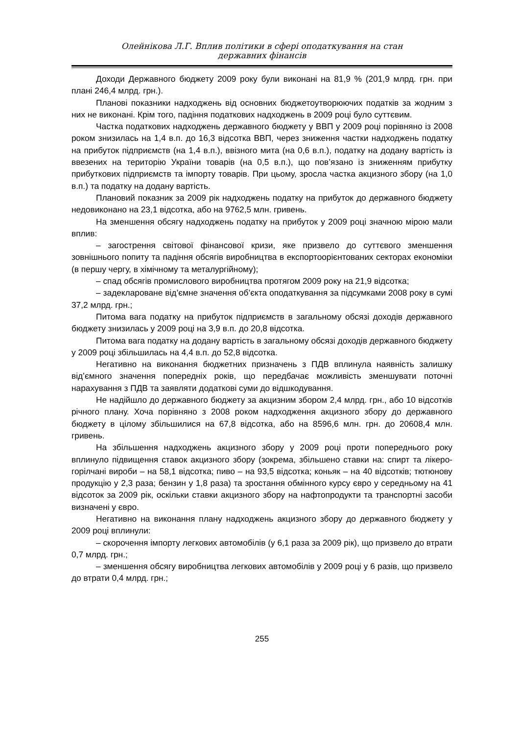Олейнікова Л.Г. Вплив політики в сфері оподаткування на стан
державних фінансів
Доходи Державного бюджету 2009 року були виконані на 81,9 % (201,9 млрд. грн. при плані 246,4 млрд. грн.).
Планові показники надходжень від основних бюджетоутворюючих податків за жодним з них не виконані. Крім того, падіння податкових надходжень в 2009 році було суттєвим.
Частка податкових надходжень державного бюджету у ВВП у 2009 році порівняно із 2008 роком знизилась на 1,4 в.п. до 16,3 відсотка ВВП, через зниження частки надходжень податку на прибуток підприємств (на 1,4 в.п.), ввізного мита (на 0,6 в.п.), податку на додану вартість із ввезених на територію України товарів (на 0,5 в.п.), що пов’язано із зниженням прибутку прибуткових підприємств та імпорту товарів. При цьому, зросла частка акцизного збору (на 1,0 в.п.) та податку на додану вартість.
Плановий показник за 2009 рік надходжень податку на прибуток до державного бюджету недовиконано на 23,1 відсотка, або на 9762,5 млн. гривень.
На зменшення обсягу надходжень податку на прибуток у 2009 році значною мірою мали вплив:
– загострення світової фінансової кризи, яке призвело до суттєвого зменшення зовнішнього попиту та падіння обсягів виробництва в експортоорієнтованих секторах економіки (в першу чергу, в хімічному та металургійному);
– спад обсягів промислового виробництва протягом 2009 року на 21,9 відсотка;
– задекларoване від’ємне значення об’єкта оподаткування за підсумками 2008 року в сумі 37,2 млрд. грн.;
Питома вага податку на прибуток підприємств в загальному обсязі доходів державного бюджету знизилась у 2009 році на 3,9 в.п. до 20,8 відсотка.
Питома вага податку на додану вартість в загальному обсязі доходів державного бюджету у 2009 році збільшилась на 4,4 в.п. до 52,8 відсотка.
Негативно на виконання бюджетних призначень з ПДВ вплинула наявність залишку від’ємного значення попередніх років, що передбачає можливість зменшувати поточні нарахування з ПДВ та заявляти додаткові суми до відшкодування.
Не надійшло до державного бюджету за акцизним збором 2,4 млрд. грн., або 10 відсотків річного плану. Хоча порівняно з 2008 роком надходження акцизного збору до державного бюджету в цілому збільшилися на 67,8 відсотка, або на 8596,6 млн. грн. до 20608,4 млн. гривень.
На збільшення надходжень акцизного збору у 2009 році проти попереднього року вплинуло підвищення ставок акцизного збору (зокрема, збільшено ставки на: спирт та лікеро-горілчані вироби – на 58,1 відсотка; пиво – на 93,5 відсотка; коньяк – на 40 відсотків; тютюнову продукцію у 2,3 раза; бензин у 1,8 раза) та зростання обмінного курсу євро у середньому на 41 відсоток за 2009 рік, оскільки ставки акцизного збору на нафтопродукти та транспортні засоби визначені у євро.
Негативно на виконання плану надходжень акцизного збору до державного бюджету у 2009 році вплинули:
– скорочення імпорту легкових автомобілів (у 6,1 раза за 2009 рік), що призвело до втрати 0,7 млрд. грн.;
– зменшення обсягу виробництва легкових автомобілів у 2009 році у 6 разів, що призвело до втрати 0,4 млрд. грн.;
255